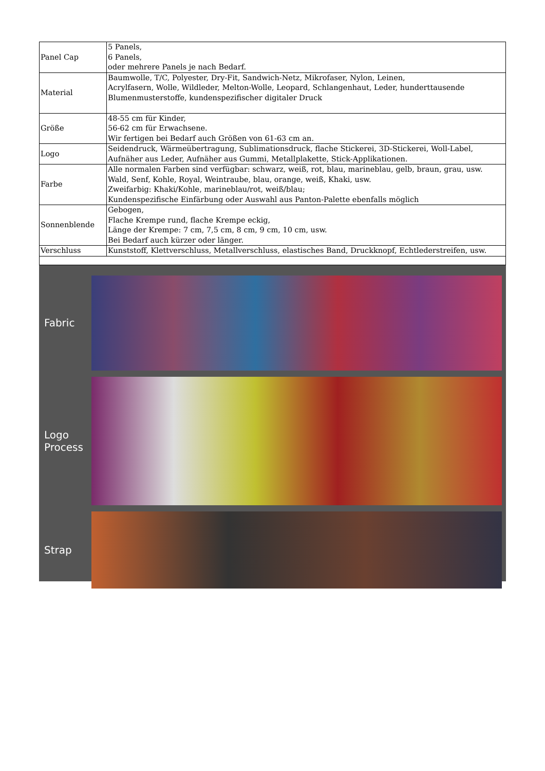| Panel Cap | 5 Panels, 6 Panels, oder mehrere Panels je nach Bedarf. |
| Material | Baumwolle, T/C, Polyester, Dry-Fit, Sandwich-Netz, Mikrofaser, Nylon, Leinen, Acrylfasern, Wolle, Wildleder, Melton-Wolle, Leopard, Schlangenhaut, Leder, hunderttausende Blumenmusterstoffe, kundenspezifischer digitaler Druck |
| Größe | 48-55 cm für Kinder, 56-62 cm für Erwachsene. Wir fertigen bei Bedarf auch Größen von 61-63 cm an. |
| Logo | Seidendruck, Wärmeübertragung, Sublimationsdruck, flache Stickerei, 3D-Stickerei, Woll-Label, Aufnäher aus Leder, Aufnäher aus Gummi, Metallplakette, Stick-Applikationen. |
| Farbe | Alle normalen Farben sind verfügbar: schwarz, weiß, rot, blau, marineblau, gelb, braun, grau, usw. Wald, Senf, Kohle, Royal, Weintraube, blau, orange, weiß, Khaki, usw. Zweifarbig: Khaki/Kohle, marineblau/rot, weiß/blau; Kundenspezifische Einfärbung oder Auswahl aus Panton-Palette ebenfalls möglich |
| Sonnenblende | Gebogen, Flache Krempe rund, flache Krempe eckig, Länge der Krempe: 7 cm, 7,5 cm, 8 cm, 9 cm, 10 cm, usw. Bei Bedarf auch kürzer oder länger. |
| Verschluss | Kunststoff, Klettverschluss, Metallverschluss, elastisches Band, Druckknopf, Echtlederstreifen, usw. |
Fabric
Logo
Process
Strap